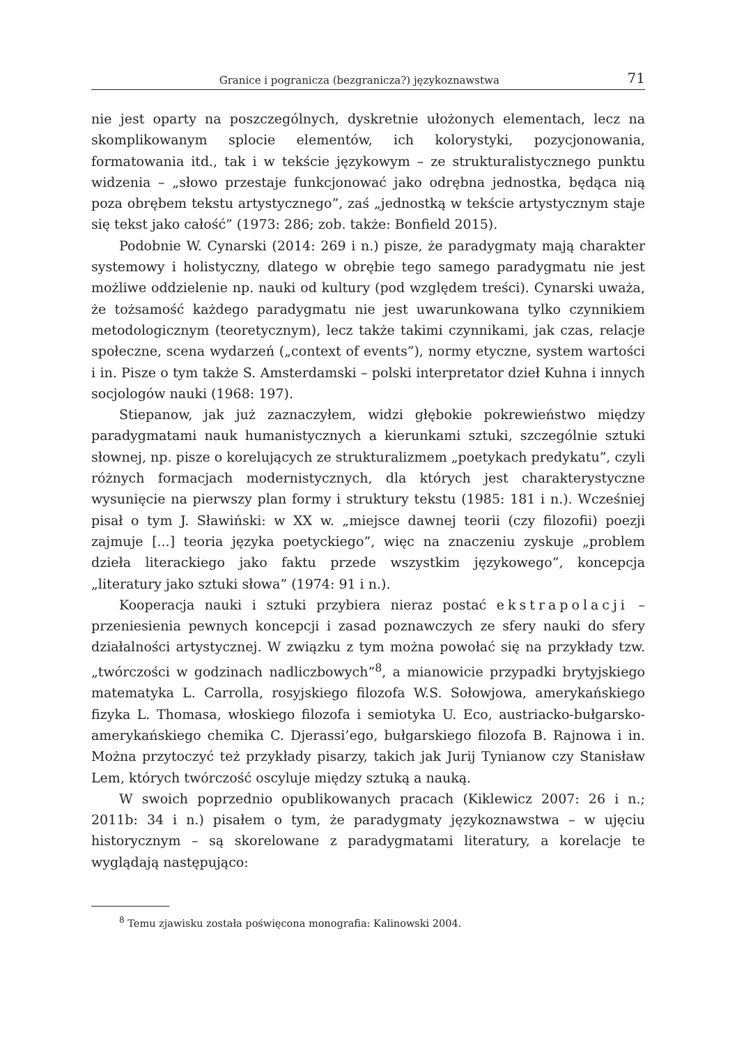Granice i pogranicza (bezgranicza?) językoznawstwa 71
nie jest oparty na poszczególnych, dyskretnie ułożonych elementach, lecz na skomplikowanym splocie elementów, ich kolorystyki, pozycjonowania, formatowania itd., tak i w tekście językowym – ze strukturalistycznego punktu widzenia – „słowo przestaje funkcjonować jako odrębna jednostka, będąca nią poza obrębem tekstu artystycznego”, zaś „jednostką w tekście artystycznym staje się tekst jako całość” (1973: 286; zob. także: Bonfield 2015).
Podobnie W. Cynarski (2014: 269 i n.) pisze, że paradygmaty mają charakter systemowy i holistyczny, dlatego w obrębie tego samego paradygmatu nie jest możliwe oddzielenie np. nauki od kultury (pod względem treści). Cynarski uważa, że tożsamość każdego paradygmatu nie jest uwarunkowana tylko czynnikiem metodologicznym (teoretycznym), lecz także takimi czynnikami, jak czas, relacje społeczne, scena wydarzeń („context of events”), normy etyczne, system wartości i in. Pisze o tym także S. Amsterdamski – polski interpretator dzieł Kuhna i innych socjologów nauki (1968: 197).
Stiepanow, jak już zaznaczyłem, widzi głębokie pokrewieństwo między paradygmatami nauk humanistycznych a kierunkami sztuki, szczególnie sztuki słownej, np. pisze o korelujących ze strukturalizmem „poetykach predykatu”, czyli różnych formacjach modernistycznych, dla których jest charakterystyczne wysunięcie na pierwszy plan formy i struktury tekstu (1985: 181 i n.). Wcześniej pisał o tym J. Sławiński: w XX w. „miejsce dawnej teorii (czy filozofii) poezji zajmuje [...] teoria języka poetyckiego”, więc na znaczeniu zyskuje „problem dzieła literackiego jako faktu przede wszystkim językowego”, koncepcja „literatury jako sztuki słowa” (1974: 91 i n.).
Kooperacja nauki i sztuki przybiera nieraz postać ekstrapolacji – przeniesienia pewnych koncepcji i zasad poznawczych ze sfery nauki do sfery działalności artystycznej. W związku z tym można powołać się na przykłady tzw. „twórczości w godzinach nadliczbowych”<sup>8</sup>, a mianowicie przypadki brytyjskiego matematyka L. Carrolla, rosyjskiego filozofa W.S. Sołowjowa, amerykańskiego fizyka L. Thomasa, włoskiego filozofa i semiotyka U. Eco, austriacko-bułgarsko-amerykańskiego chemika C. Djerassi’ego, bułgarskiego filozofa B. Rajnowa i in. Można przytoczyć też przykłady pisarzy, takich jak Jurij Tynianow czy Stanisław Lem, których twórczość oscyluje między sztuką a nauką.
W swoich poprzednio opublikowanych pracach (Kiklewicz 2007: 26 i n.; 2011b: 34 i n.) pisałem o tym, że paradygmaty językoznawstwa – w ujęciu historycznym – są skorelowane z paradygmatami literatury, a korelacje te wyglądają następująco:
<sup>8</sup> Temu zjawisku została poświęcona monografia: Kalinowski 2004.